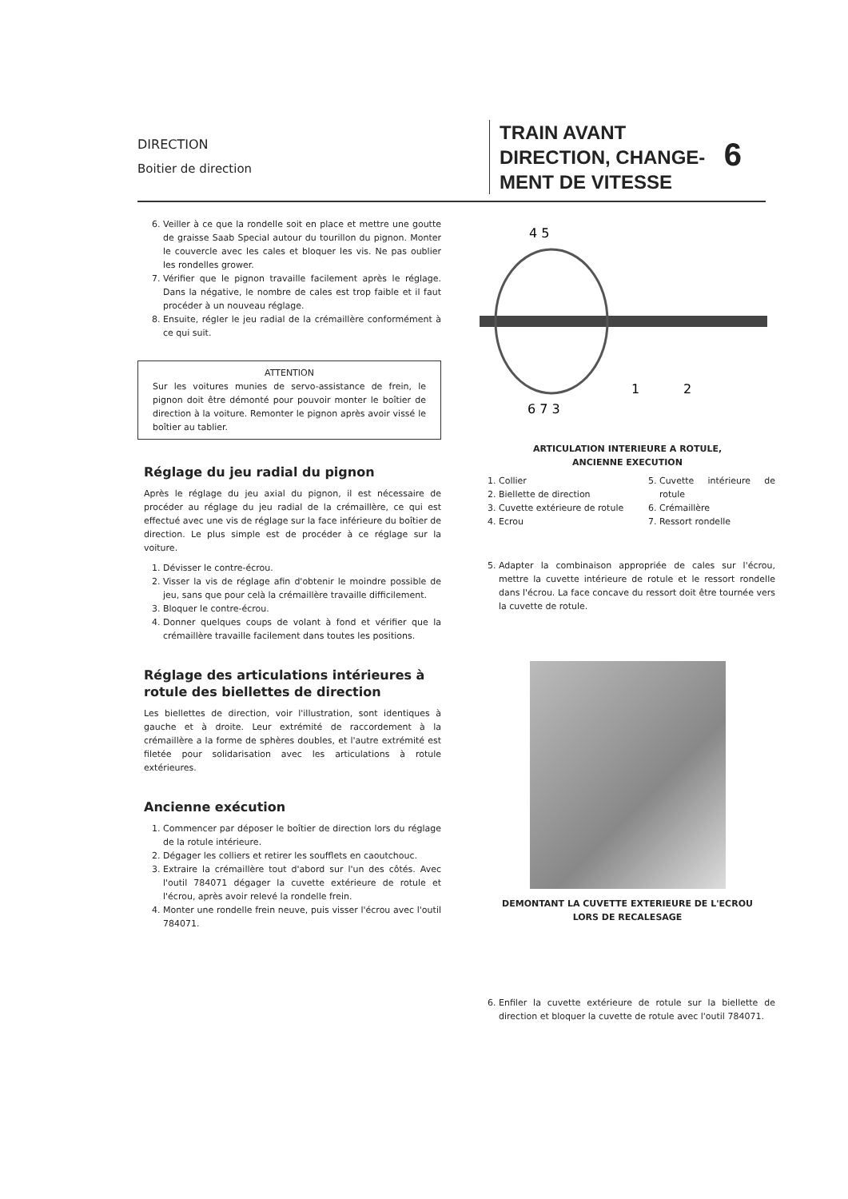DIRECTION
Boitier de direction
TRAIN AVANT
DIRECTION, CHANGE-
MENT DE VITESSE
6
6. Veiller à ce que la rondelle soit en place et mettre une goutte de graisse Saab Special autour du tourillon du pignon. Monter le couvercle avec les cales et bloquer les vis. Ne pas oublier les rondelles grower.
7. Vérifier que le pignon travaille facilement après le réglage. Dans la négative, le nombre de cales est trop faible et il faut procéder à un nouveau réglage.
8. Ensuite, régler le jeu radial de la crémaillère conformément à ce qui suit.
ATTENTION
Sur les voitures munies de servo-assistance de frein, le pignon doit être démonté pour pouvoir monter le boîtier de direction à la voiture. Remonter le pignon après avoir vissé le boîtier au tablier.
Réglage du jeu radial du pignon
Après le réglage du jeu axial du pignon, il est nécessaire de procéder au réglage du jeu radial de la crémaillère, ce qui est effectué avec une vis de réglage sur la face inférieure du boîtier de direction. Le plus simple est de procéder à ce réglage sur la voiture.
1. Dévisser le contre-écrou.
2. Visser la vis de réglage afin d'obtenir le moindre possible de jeu, sans que pour celà la crémaillère travaille difficilement.
3. Bloquer le contre-écrou.
4. Donner quelques coups de volant à fond et vérifier que la crémaillère travaille facilement dans toutes les positions.
Réglage des articulations intérieures à rotule des biellettes de direction
Les biellettes de direction, voir l'illustration, sont identiques à gauche et à droite. Leur extrémité de raccordement à la crémaillère a la forme de sphères doubles, et l'autre extrémité est filetée pour solidarisation avec les articulations à rotule extérieures.
Ancienne exécution
1. Commencer par déposer le boîtier de direction lors du réglage de la rotule intérieure.
2. Dégager les colliers et retirer les soufflets en caoutchouc.
3. Extraire la crémaillère tout d'abord sur l'un des côtés. Avec l'outil 784071 dégager la cuvette extérieure de rotule et l'écrou, après avoir relevé la rondelle frein.
4. Monter une rondelle frein neuve, puis visser l'écrou avec l'outil 784071.
4 5
6 7 3
1
2
ARTICULATION INTERIEURE A ROTULE,
ANCIENNE EXECUTION
1. Collier
2. Biellette de direction
3. Cuvette extérieure de rotule
4. Ecrou
5. Cuvette intérieure de rotule
6. Crémaillère
7. Ressort rondelle
5. Adapter la combinaison appropriée de cales sur l'écrou, mettre la cuvette intérieure de rotule et le ressort rondelle dans l'écrou. La face concave du ressort doit être tournée vers la cuvette de rotule.
DEMONTANT LA CUVETTE EXTERIEURE DE L'ECROU
LORS DE RECALESAGE
6. Enfiler la cuvette extérieure de rotule sur la biellette de direction et bloquer la cuvette de rotule avec l'outil 784071.